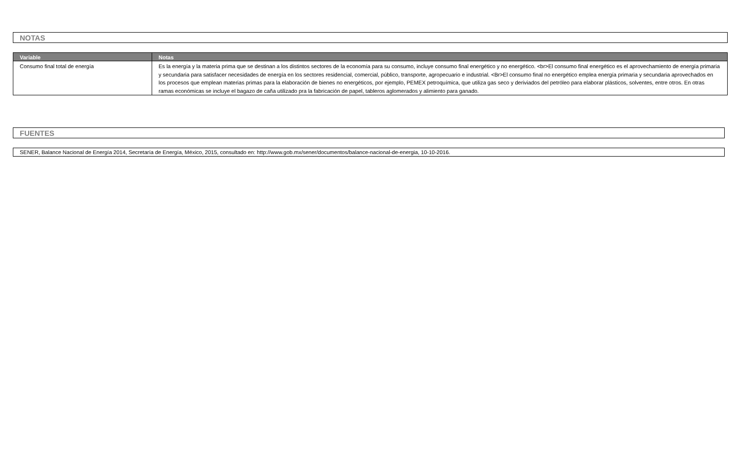NOTAS
| Variable | Notas |
| --- | --- |
| Consumo final total de energía | Es la energía y la materia prima que se destinan a los distintos sectores de la economía para su consumo, incluye consumo final energético y no energético. <br>El consumo final energético es el aprovechamiento de energía primaria y secundaria para satisfacer necesidades de energía en los sectores residencial, comercial, público, transporte, agropecuario e industrial. <Br>El consumo final no energético emplea energía primaria y secundaria aprovechados en los procesos que emplean materias primas para la elaboración de bienes no energéticos, por ejemplo, PEMEX petroquímica, que utiliza gas seco y deriviados del petróleo para elaborar plásticos, solventes, entre otros. En otras ramas económicas se incluye el bagazo de caña utilizado pra la fabricación de papel, tableros aglomerados y alimiento para ganado. |
FUENTES
SENER, Balance Nacional de Energía 2014, Secretaría de Energía, México, 2015, consultado en: http://www.gob.mx/sener/documentos/balance-nacional-de-energia, 10-10-2016.